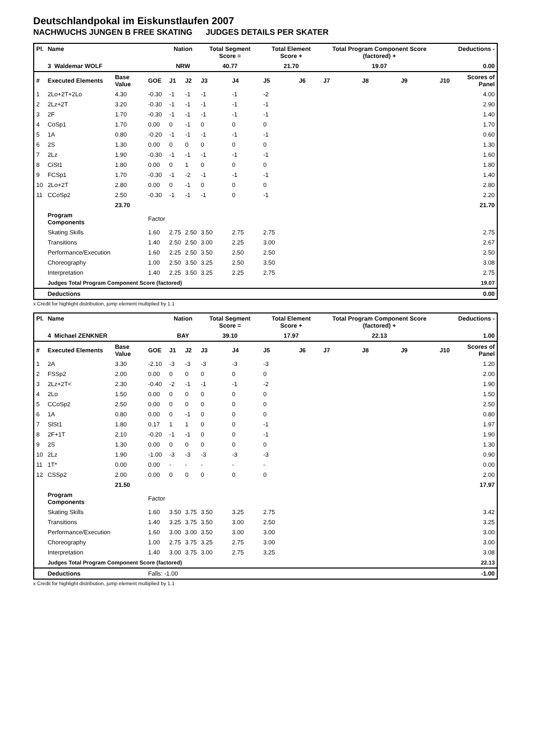Deutschlandpokal im Eiskunstlaufen 2007
NACHWUCHS JUNGEN B FREE SKATING JUDGES DETAILS PER SKATER
| Pl. | Name | | | Nation | | Total Segment Score = | | Total Element Score + | | Total Program Component Score (factored) + | | | Deductions - | |
| --- | --- | --- | --- | --- | --- | --- | --- | --- | --- | --- | --- | --- | --- | --- |
| | 3 Waldemar WOLF | | | NRW | | 40.77 | | 21.70 | | 19.07 | | | 0.00 | |
| # | Executed Elements | Base Value | GOE | J1 | J2 | J3 | J4 | J5 | J6 | J7 | J8 | J9 | J10 | Scores of Panel |
| 1 | 2Lo+2T+2Lo | 4.30 | -0.30 | -1 | -1 | -1 | -1 | -2 | | | | | | 4.00 |
| 2 | 2Lz+2T | 3.20 | -0.30 | -1 | -1 | -1 | -1 | -1 | | | | | | 2.90 |
| 3 | 2F | 1.70 | -0.30 | -1 | -1 | -1 | -1 | -1 | | | | | | 1.40 |
| 4 | CoSp1 | 1.70 | 0.00 | 0 | -1 | 0 | 0 | 0 | | | | | | 1.70 |
| 5 | 1A | 0.80 | -0.20 | -1 | -1 | -1 | -1 | -1 | | | | | | 0.60 |
| 6 | 2S | 1.30 | 0.00 | 0 | 0 | 0 | 0 | 0 | | | | | | 1.30 |
| 7 | 2Lz | 1.90 | -0.30 | -1 | -1 | -1 | -1 | -1 | | | | | | 1.60 |
| 8 | CiSt1 | 1.80 | 0.00 | 0 | 1 | 0 | 0 | 0 | | | | | | 1.80 |
| 9 | FCSp1 | 1.70 | -0.30 | -1 | -2 | -1 | -1 | -1 | | | | | | 1.40 |
| 10 | 2Lo+2T | 2.80 | 0.00 | 0 | -1 | 0 | 0 | 0 | | | | | | 2.80 |
| 11 | CCoSp2 | 2.50 | -0.30 | -1 | -1 | -1 | 0 | -1 | | | | | | 2.20 |
| | | 23.70 | | | | | | | | | | | | 21.70 |
| | Program Components | | Factor | | | | | | | | | | | |
| | Skating Skills | | 1.60 | 2.75 | 2.50 | 3.50 | 2.75 | 2.75 | | | | | | 2.75 |
| | Transitions | | 1.40 | 2.50 | 2.50 | 3.00 | 2.25 | 3.00 | | | | | | 2.67 |
| | Performance/Execution | | 1.60 | 2.25 | 2.50 | 3.50 | 2.50 | 2.50 | | | | | | 2.50 |
| | Choreography | | 1.00 | 2.50 | 3.50 | 3.25 | 2.50 | 3.50 | | | | | | 3.08 |
| | Interpretation | | 1.40 | 2.25 | 3.50 | 3.25 | 2.25 | 2.75 | | | | | | 2.75 |
| | Judges Total Program Component Score (factored) | | | | | | | | | | | | | 19.07 |
| | Deductions | | | | | | | | | | | | | 0.00 |
x Credit for highlight distribution, jump element multiplied by 1.1
| Pl. | Name | | | Nation | | Total Segment Score = | | Total Element Score + | | Total Program Component Score (factored) + | | | Deductions - | |
| --- | --- | --- | --- | --- | --- | --- | --- | --- | --- | --- | --- | --- | --- | --- |
| | 4 Michael ZENKNER | | | BAY | | 39.10 | | 17.97 | | 22.13 | | | 1.00 | |
| # | Executed Elements | Base Value | GOE | J1 | J2 | J3 | J4 | J5 | J6 | J7 | J8 | J9 | J10 | Scores of Panel |
| 1 | 2A | 3.30 | -2.10 | -3 | -3 | -3 | -3 | -3 | | | | | | 1.20 |
| 2 | FSSp2 | 2.00 | 0.00 | 0 | 0 | 0 | 0 | 0 | | | | | | 2.00 |
| 3 | 2Lz+2T< | 2.30 | -0.40 | -2 | -1 | -1 | -1 | -2 | | | | | | 1.90 |
| 4 | 2Lo | 1.50 | 0.00 | 0 | 0 | 0 | 0 | 0 | | | | | | 1.50 |
| 5 | CCoSp2 | 2.50 | 0.00 | 0 | 0 | 0 | 0 | 0 | | | | | | 2.50 |
| 6 | 1A | 0.80 | 0.00 | 0 | -1 | 0 | 0 | 0 | | | | | | 0.80 |
| 7 | SlSt1 | 1.80 | 0.17 | 1 | 1 | 0 | 0 | -1 | | | | | | 1.97 |
| 8 | 2F+1T | 2.10 | -0.20 | -1 | -1 | 0 | 0 | -1 | | | | | | 1.90 |
| 9 | 2S | 1.30 | 0.00 | 0 | 0 | 0 | 0 | 0 | | | | | | 1.30 |
| 10 | 2Lz | 1.90 | -1.00 | -3 | -3 | -3 | -3 | -3 | | | | | | 0.90 |
| 11 | 1T* | 0.00 | 0.00 | - | - | - | - | - | | | | | | 0.00 |
| 12 | CSSp2 | 2.00 | 0.00 | 0 | 0 | 0 | 0 | 0 | | | | | | 2.00 |
| | | 21.50 | | | | | | | | | | | | 17.97 |
| | Program Components | | Factor | | | | | | | | | | | |
| | Skating Skills | | 1.60 | 3.50 | 3.75 | 3.50 | 3.25 | 2.75 | | | | | | 3.42 |
| | Transitions | | 1.40 | 3.25 | 3.75 | 3.50 | 3.00 | 2.50 | | | | | | 3.25 |
| | Performance/Execution | | 1.60 | 3.00 | 3.00 | 3.50 | 3.00 | 3.00 | | | | | | 3.00 |
| | Choreography | | 1.00 | 2.75 | 3.75 | 3.25 | 2.75 | 3.00 | | | | | | 3.00 |
| | Interpretation | | 1.40 | 3.00 | 3.75 | 3.00 | 2.75 | 3.25 | | | | | | 3.08 |
| | Judges Total Program Component Score (factored) | | | | | | | | | | | | | 22.13 |
| | Deductions | | Falls: -1.00 | | | | | | | | | | | -1.00 |
x Credit for highlight distribution, jump element multiplied by 1.1